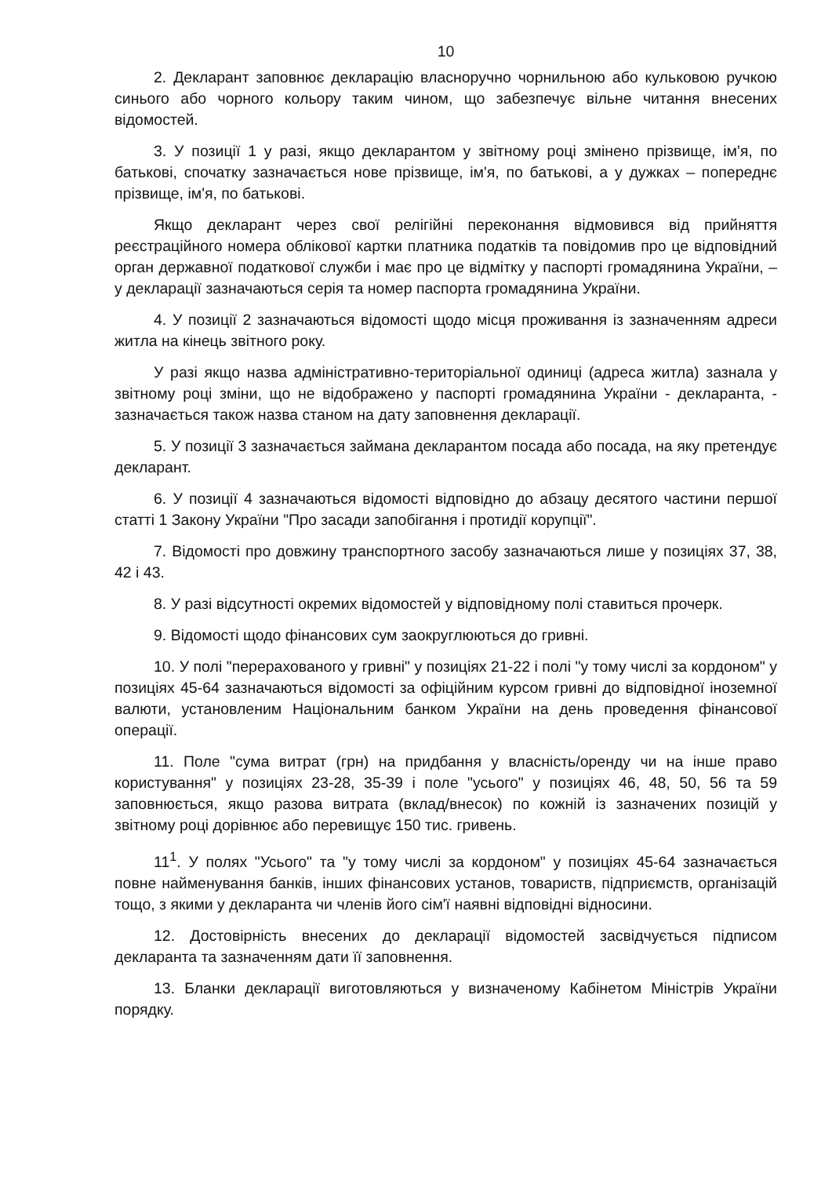10
2. Декларант заповнює декларацію власноручно чорнильною або кульковою ручкою синього або чорного кольору таким чином, що забезпечує вільне читання внесених відомостей.
3. У позиції 1 у разі, якщо декларантом у звітному році змінено прізвище, ім'я, по батькові, спочатку зазначається нове прізвище, ім'я, по батькові, а у дужках – попереднє прізвище, ім'я, по батькові.
Якщо декларант через свої релігійні переконання відмовився від прийняття реєстраційного номера облікової картки платника податків та повідомив про це відповідний орган державної податкової служби і має про це відмітку у паспорті громадянина України, – у декларації зазначаються серія та номер паспорта громадянина України.
4. У позиції 2 зазначаються відомості щодо місця проживання із зазначенням адреси житла на кінець звітного року.
У разі якщо назва адміністративно-територіальної одиниці (адреса житла) зазнала у звітному році зміни, що не відображено у паспорті громадянина України - декларанта, - зазначається також назва станом на дату заповнення декларації.
5. У позиції 3 зазначається займана декларантом посада або посада, на яку претендує декларант.
6. У позиції 4 зазначаються відомості відповідно до абзацу десятого частини першої статті 1 Закону України "Про засади запобігання і протидії корупції".
7. Відомості про довжину транспортного засобу зазначаються лише у позиціях 37, 38, 42 і 43.
8. У разі відсутності окремих відомостей у відповідному полі ставиться прочерк.
9. Відомості щодо фінансових сум заокруглюються до гривні.
10. У полі "перерахованого у гривні" у позиціях 21-22 і полі "у тому числі за кордоном" у позиціях 45-64 зазначаються відомості за офіційним курсом гривні до відповідної іноземної валюти, установленим Національним банком України на день проведення фінансової операції.
11. Поле "сума витрат (грн) на придбання у власність/оренду чи на інше право користування" у позиціях 23-28, 35-39 і поле "усього" у позиціях 46, 48, 50, 56 та 59 заповнюється, якщо разова витрата (вклад/внесок) по кожній із зазначених позицій у звітному році дорівнює або перевищує 150 тис. гривень.
11<sup>1</sup>. У полях "Усього" та "у тому числі за кордоном" у позиціях 45-64 зазначається повне найменування банків, інших фінансових установ, товариств, підприємств, організацій тощо, з якими у декларанта чи членів його сім'ї наявні відповідні відносини.
12. Достовірність внесених до декларації відомостей засвідчується підписом декларанта та зазначенням дати її заповнення.
13. Бланки декларації виготовляються у визначеному Кабінетом Міністрів України порядку.